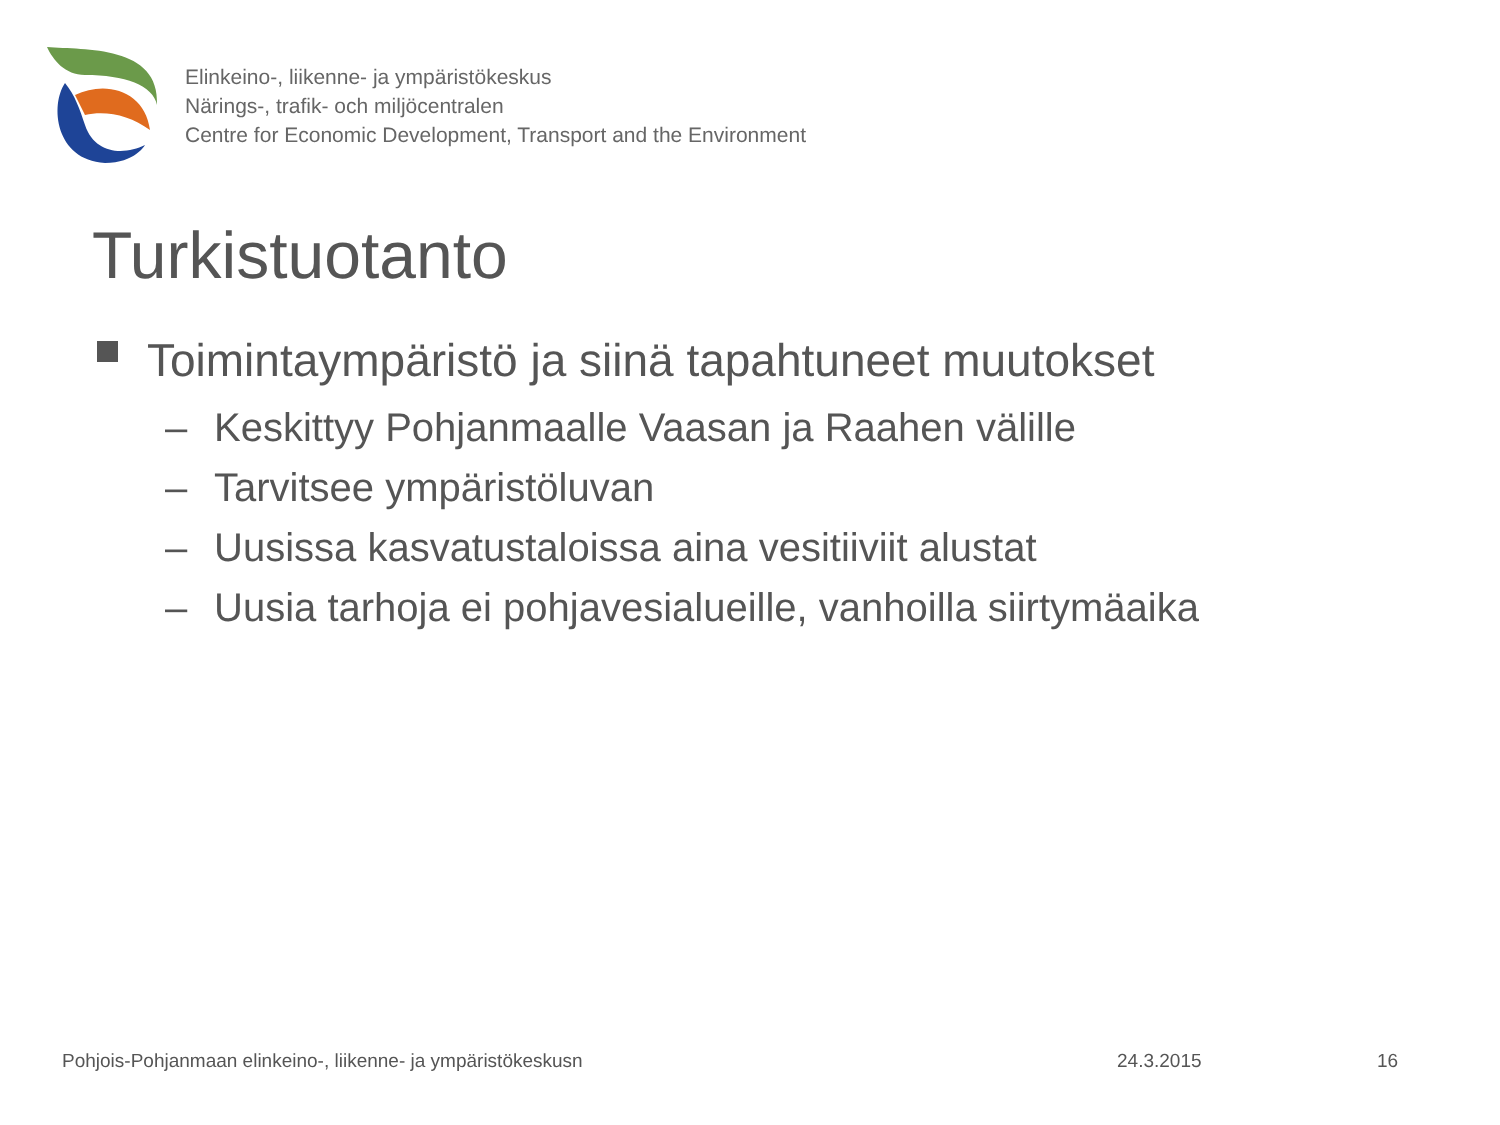Elinkeino-, liikenne- ja ympäristökeskus
Närings-, trafik- och miljöcentralen
Centre for Economic Development, Transport and the Environment
Turkistuotanto
Toimintaympäristö ja siinä tapahtuneet muutokset
– Keskittyy Pohjanmaalle Vaasan ja Raahen välille
– Tarvitsee ympäristöluvan
– Uusissa kasvatustaloissa aina vesitiiviit alustat
– Uusia tarhoja ei pohjavesialueille, vanhoilla siirtymäaika
Pohjois-Pohjanmaan elinkeino-, liikenne- ja ympäristökeskusn 24.3.2015 16